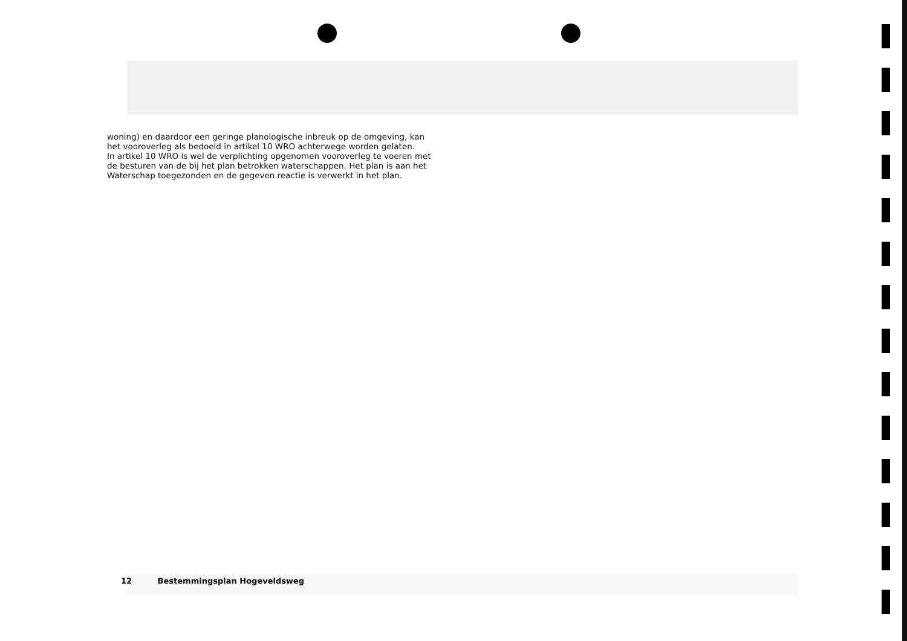woning) en daardoor een geringe planologische inbreuk op de omgeving, kan het vooroverleg als bedoeld in artikel 10 WRO achterwege worden gelaten.
In artikel 10 WRO is wel de verplichting opgenomen vooroverleg te voeren met de besturen van de bij het plan betrokken waterschappen. Het plan is aan het Waterschap toegezonden en de gegeven reactie is verwerkt in het plan.
12 Bestemmingsplan Hogeveldsweg